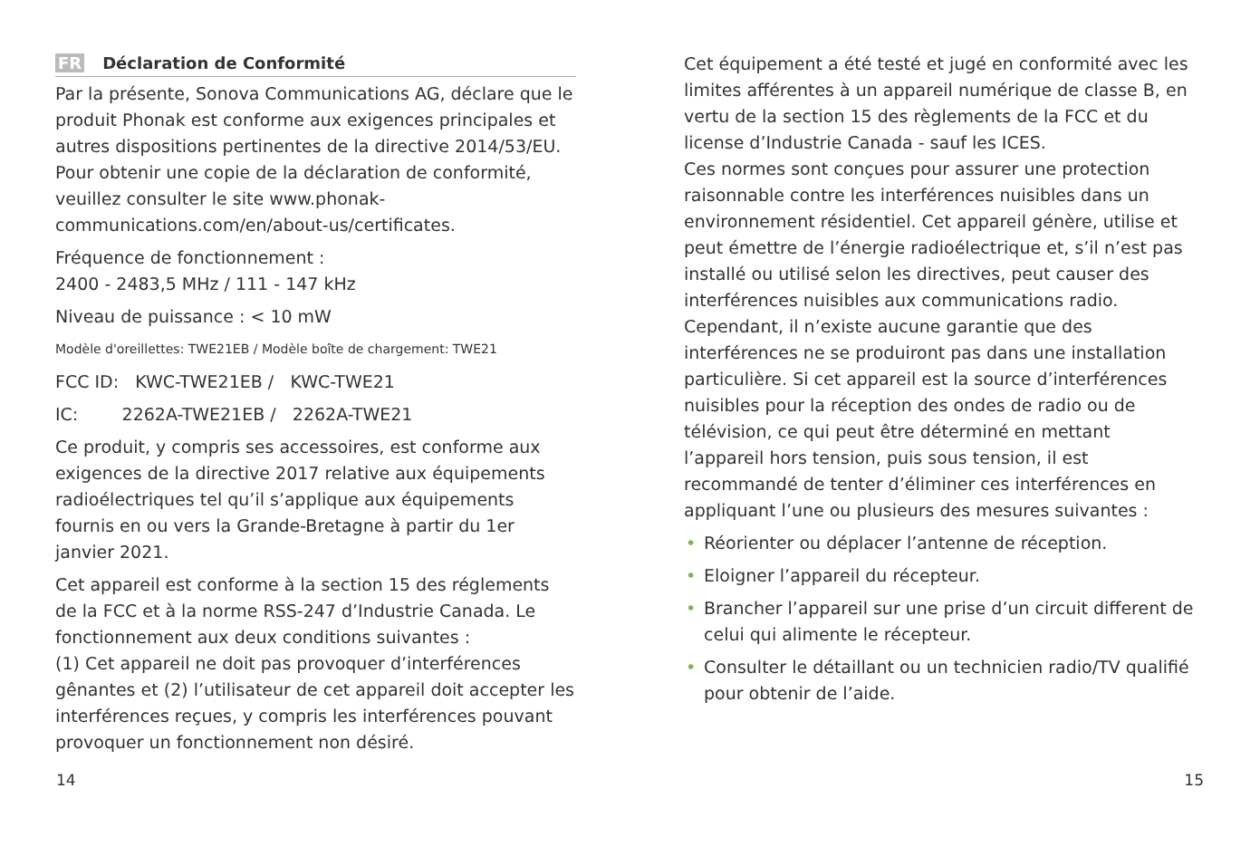FR Déclaration de Conformité
Par la présente, Sonova Communications AG, déclare que le produit Phonak est conforme aux exigences principales et autres dispositions pertinentes de la directive 2014/53/EU. Pour obtenir une copie de la déclaration de conformité, veuillez consulter le site www.phonak-communications.com/en/about-us/certificates.
Fréquence de fonctionnement :
2400 - 2483,5 MHz / 111 - 147 kHz
Niveau de puissance : < 10 mW
Modèle d'oreillettes: TWE21EB / Modèle boîte de chargement: TWE21
FCC ID: KWC-TWE21EB / KWC-TWE21
IC: 2262A-TWE21EB / 2262A-TWE21
Ce produit, y compris ses accessoires, est conforme aux exigences de la directive 2017 relative aux équipements radioélectriques tel qu’il s’applique aux équipements fournis en ou vers la Grande-Bretagne à partir du 1er janvier 2021.
Cet appareil est conforme à la section 15 des réglements de la FCC et à la norme RSS-247 d’Industrie Canada. Le fonctionnement aux deux conditions suivantes :
(1) Cet appareil ne doit pas provoquer d’interférences gênantes et (2) l’utilisateur de cet appareil doit accepter les interférences reçues, y compris les interférences pouvant provoquer un fonctionnement non désiré.
Cet équipement a été testé et jugé en conformité avec les limites afférentes à un appareil numérique de classe B, en vertu de la section 15 des règlements de la FCC et du license d’Industrie Canada - sauf les ICES.
Ces normes sont conçues pour assurer une protection raisonnable contre les interférences nuisibles dans un environnement résidentiel. Cet appareil génère, utilise et peut émettre de l’énergie radioélectrique et, s’il n’est pas installé ou utilisé selon les directives, peut causer des interférences nuisibles aux communications radio. Cependant, il n’existe aucune garantie que des interférences ne se produiront pas dans une installation particulière. Si cet appareil est la source d’interférences nuisibles pour la réception des ondes de radio ou de télévision, ce qui peut être déterminé en mettant l’appareil hors tension, puis sous tension, il est recommandé de tenter d’éliminer ces interférences en appliquant l’une ou plusieurs des mesures suivantes :
• Réorienter ou déplacer l’antenne de réception.
• Eloigner l’appareil du récepteur.
• Brancher l’appareil sur une prise d’un circuit different de celui qui alimente le récepteur.
• Consulter le détaillant ou un technicien radio/TV qualifié pour obtenir de l’aide.
14 15